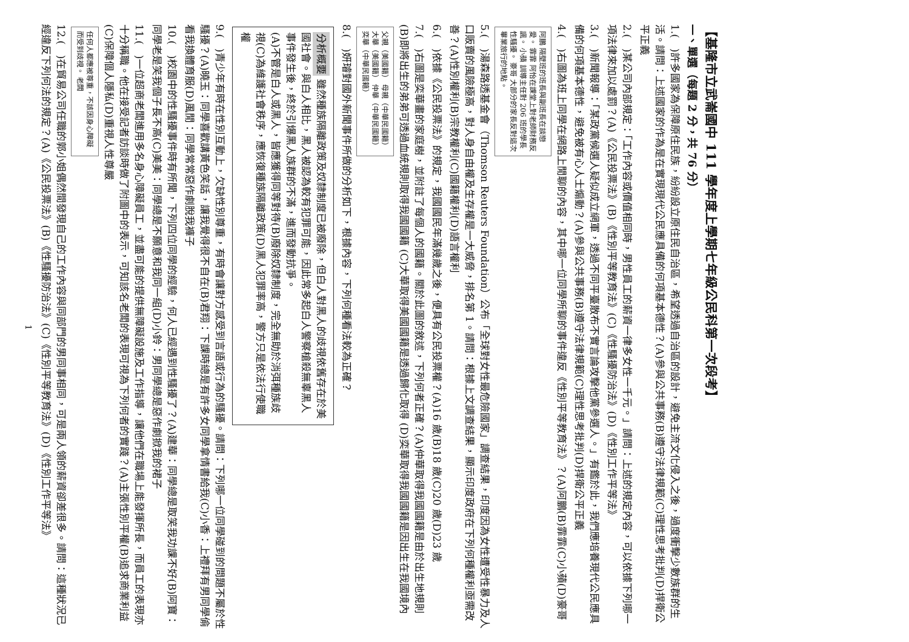【基隆市立武崙國中 111 學年度上學期七年級公民科第一次段考】
一、單選（每題 2 分，共 76 分）
1.(　)許多國家為保障原住民族，紛紛設立原住民自治區，希望透過自治區的設計，避免主流文化侵入之後，過度衝擊少數族群的生活。請問：上述國家的作為是在實現現代公民應具備的何項基本德性？(A)參與公共事務(B)遵守法律規範(C)理性思考批判(D)捍衛公平正義
2.(　)某公司內部規定：「工作內容或價值相同時，男性員工的薪資一律多女性一千元。」請問：上述的規定內容，可以依據下列哪一項法律來加以處罰？(A)《公民投票法》(B)《性別平等教育法》(C)《性騷擾防治法》(D)《性別工作平等法》
3.(　)新聞報導：「某政黨候選人疑似成立網軍，透過不同平臺散布不實言論攻擊他黨參選人。」有鑑於此，我們應培養現代公民應具備的何項基本德性，避免被有心人士煽動？(A)參與公共事務(B)遵守法律規範(C)理性思考批判(D)捍衛公平正義
4.(　)右圖為班上同學在網路上閒聊的內容，其中哪一位同學所聊的事件違反《性別平等教育法》？(A)阿鵬(B)霏霏(C)小蘋(D)豪哥
阿鵬 隔壁班的班長與副班長在談戀愛。 霏霏 阿怡在課堂上對老師財務反諷。 小蘋 訓導主任對 206 班的學長性騷擾。 豪哥 大部分的家長反對這次畢業旅行的地點。
5.(　)湯森路透基金會（Thomson Reuters Foundation）公布「全球對女性最危險國家」調查結果，印度因為女性遭受性暴力及人口販賣的風險極高，對人身自由權及生存權是一大威脅，排名第 1。請問：根據上文調查結果，顯示印度政府在下列何種權利亟需改善？(A)性別權利(B)宗教權利(C)國籍權利(D)語言權利
6.(　)依據《公民投票法》的規定，我國國民年滿幾歲之後，便具有公民投票權？(A)16 歲(B)18 歲(C)20 歲(D)23 歲
7.(　)右圖是奕華畫的家庭樹，並附註了每個人的國籍。關於此圖的敘述，下列何者正確？(A)仲華取得我國國籍是由於出生地規則 (B)即將出生的弟弟可透過血統規則取得我國國籍 (C)大華取得美國國籍是透過歸化取得 (D)奕華取得我國國籍是因出生在我國境內
父親（美國籍） 母親（中華民國籍） 大華（美國籍） 仲華（中華民國籍） 奕華（中華民國籍）
8.(　)妍璿對國外新聞事件所做的分析如下，根據內容，下列何種看法較為正確？
分析概要 雖然種族隔離政策及奴隸制度已被廢除，但白人對黑人的歧視依舊存在於美國社會。與白人相比，黑人被認為較有犯罪可能，因此常多起白人警察槍殺無辜黑人事件發生後，終於引爆黑人族群的不滿，進而發動抗爭。
(A)不管是白人或黑人，皆應獲得同等對待(B)廢除奴隸制度，完全無助於消弭種族歧視(C)為維護社會秩序，應恢復種族隔離政策(D)黑人犯罪率高，警方只是依法行使職權
9.(　)青少年有時在性別互動上，欠缺性別尊重，有時會讓對方感受到言語或行為的騷擾。請問：下列哪一位同學碰到的問題不屬於性騷擾？(A)曉玉：同學喜歡講黃色笑話，讓我覺得很不自在(B)君翔：下課時總是有許多女同學拿情書給我(C)小香：上禮拜有男同學偷看我換體育服(D)風閒：同學常常惡作劇脫我褲子
10.(　)校園中的性騷擾事件時有所聞，下列四位同學的經驗，何人已經遇到性騷擾了？(A)建華：同學總是取笑我功課不好(B)阿寶：同學老是笑我個子長不高(C)美美：同學總是不願意和我同一組(D)小鈴：男同學總是惡作劇掀我的裙子
11.(　)一位超商老闆進用多名身心障礙員工，並盡可能的提供無障礙設施及工作指導，讓他們在職場上能發揮所長，而員工的表現亦十分稱職。他在接受記者訪談時做了附圖中的表示，可知該名老闆的表現可視為下列何者的實踐？(A)主張性別平權(B)追求商業利益(C)保障個人隱私(D)重視人性尊嚴
任何人都應被尊重，不該因身心障礙而受到歧視。 老闆
12.(　)在貿易公司任職的郭小姐偶然間發現自己的工作內容與同部門的男同事相同，可是兩人領的薪資卻差很多。請問：這種狀況已經違反下列何法的規定？(A)《公民投票法》(B)《性騷擾防治法》(C)《性別平等教育法》(D)《性別工作平等法》
1